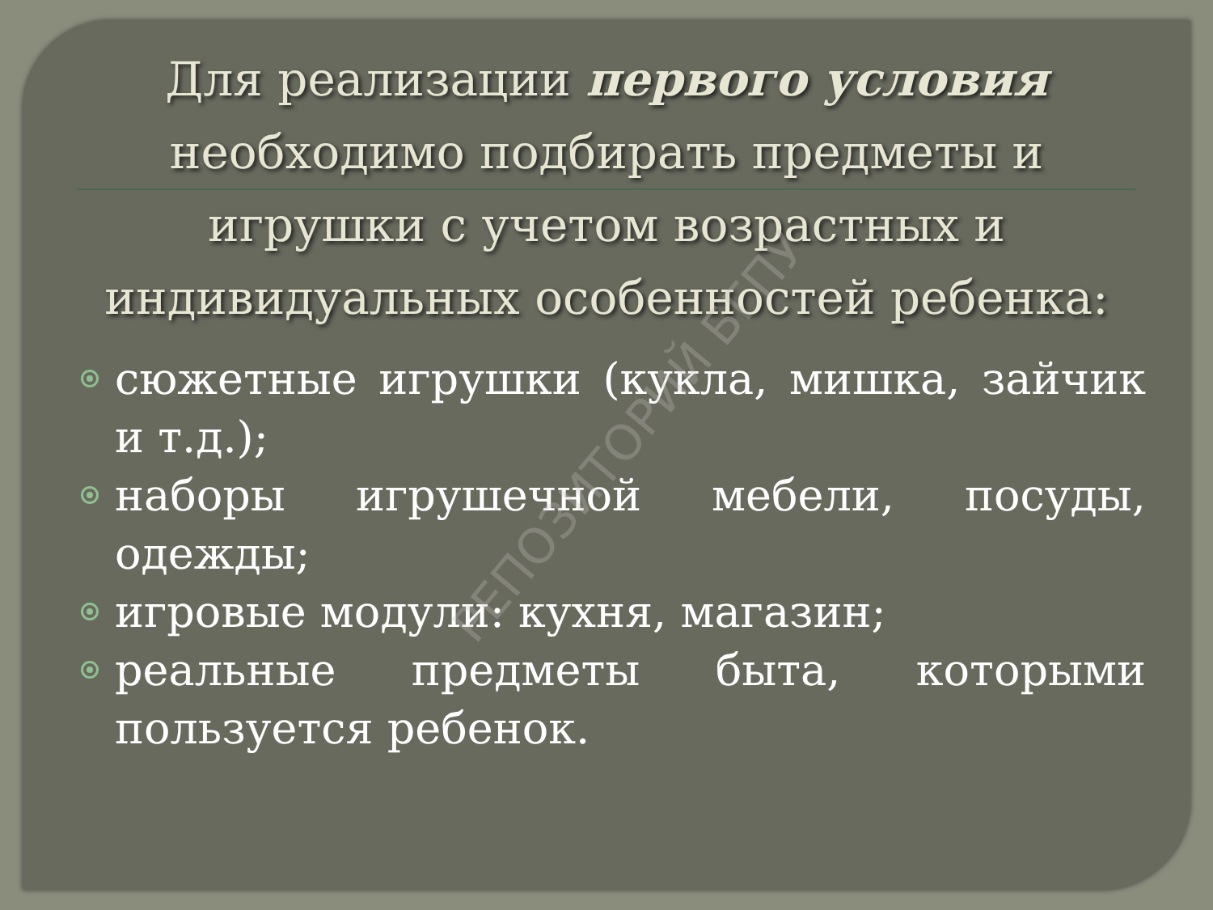Для реализации первого условия необходимо подбирать предметы и игрушки с учетом возрастных и индивидуальных особенностей ребенка:
сюжетные игрушки (кукла, мишка, зайчик и т.д.);
наборы игрушечной мебели, посуды, одежды;
игровые модули: кухня, магазин;
реальные предметы быта, которыми пользуется ребенок.
РЕПОЗИТОРИЙ БГПУ